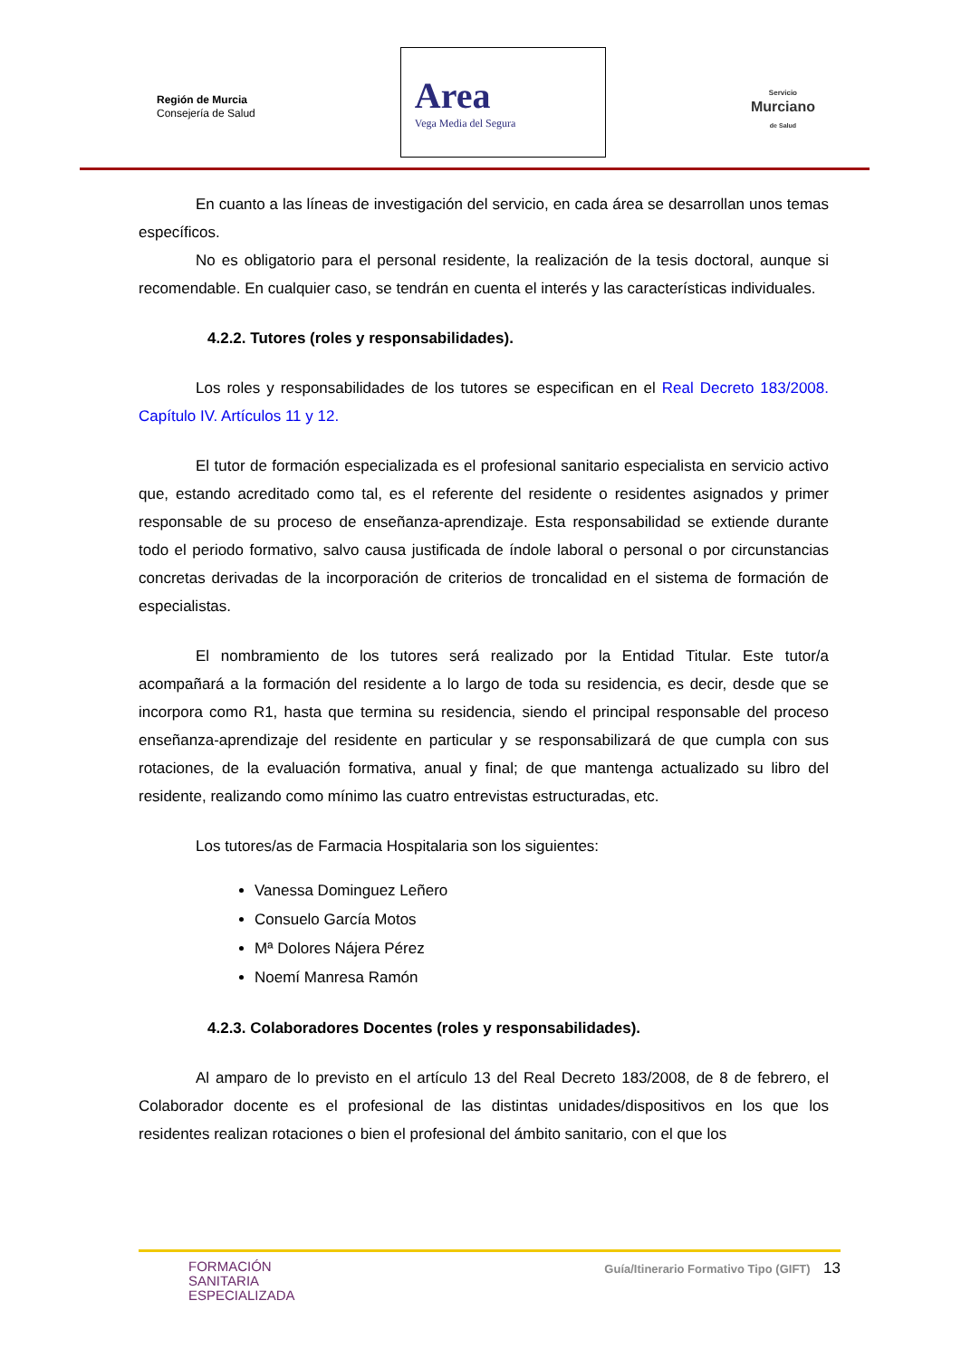Región de Murcia
Consejería de Salud
Area
Vega Media del Segura
Servicio
Murciano
de Salud
En cuanto a las líneas de investigación del servicio, en cada área se desarrollan unos temas específicos.
No es obligatorio para el personal residente, la realización de la tesis doctoral, aunque si recomendable. En cualquier caso, se tendrán en cuenta el interés y las características individuales.
4.2.2. Tutores (roles y responsabilidades).
Los roles y responsabilidades de los tutores se especifican en el Real Decreto 183/2008. Capítulo IV. Artículos 11 y 12.
El tutor de formación especializada es el profesional sanitario especialista en servicio activo que, estando acreditado como tal, es el referente del residente o residentes asignados y primer responsable de su proceso de enseñanza-aprendizaje. Esta responsabilidad se extiende durante todo el periodo formativo, salvo causa justificada de índole laboral o personal o por circunstancias concretas derivadas de la incorporación de criterios de troncalidad en el sistema de formación de especialistas.
El nombramiento de los tutores será realizado por la Entidad Titular. Este tutor/a acompañará a la formación del residente a lo largo de toda su residencia, es decir, desde que se incorpora como R1, hasta que termina su residencia, siendo el principal responsable del proceso enseñanza-aprendizaje del residente en particular y se responsabilizará de que cumpla con sus rotaciones, de la evaluación formativa, anual y final; de que mantenga actualizado su libro del residente, realizando como mínimo las cuatro entrevistas estructuradas, etc.
Los tutores/as de Farmacia Hospitalaria son los siguientes:
Vanessa Dominguez Leñero
Consuelo García Motos
Mª Dolores Nájera Pérez
Noemí Manresa Ramón
4.2.3. Colaboradores Docentes (roles y responsabilidades).
Al amparo de lo previsto en el artículo 13 del Real Decreto 183/2008, de 8 de febrero, el Colaborador docente es el profesional de las distintas unidades/dispositivos en los que los residentes realizan rotaciones o bien el profesional del ámbito sanitario, con el que los
FORMACIÓN
SANITARIA
ESPECIALIZADA
Guía/Itinerario Formativo Tipo (GIFT) 13